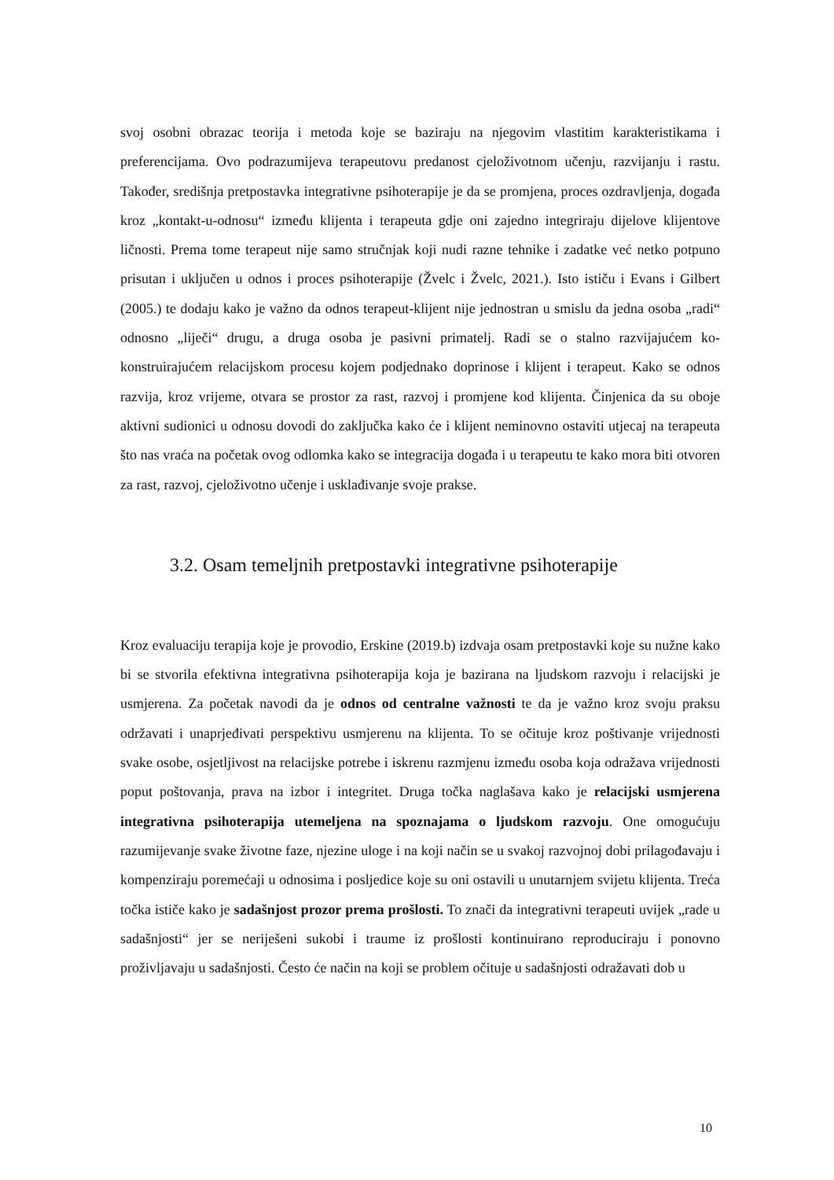svoj osobni obrazac teorija i metoda koje se baziraju na njegovim vlastitim karakteristikama i preferencijama. Ovo podrazumijeva terapeutovu predanost cjeloživotnom učenju, razvijanju i rastu. Također, središnja pretpostavka integrativne psihoterapije je da se promjena, proces ozdravljenja, događa kroz „kontakt-u-odnosu“ između klijenta i terapeuta gdje oni zajedno integriraju dijelove klijentove ličnosti. Prema tome terapeut nije samo stručnjak koji nudi razne tehnike i zadatke već netko potpuno prisutan i uključen u odnos i proces psihoterapije (Žvelc i Žvelc, 2021.). Isto ističu i Evans i Gilbert (2005.) te dodaju kako je važno da odnos terapeut-klijent nije jednostran u smislu da jedna osoba „radi“ odnosno „liječi“ drugu, a druga osoba je pasivni primatelj. Radi se o stalno razvijajućem ko-konstruirajućem relacijskom procesu kojem podjednako doprinose i klijent i terapeut. Kako se odnos razvija, kroz vrijeme, otvara se prostor za rast, razvoj i promjene kod klijenta. Činjenica da su oboje aktivni sudionici u odnosu dovodi do zaključka kako će i klijent neminovno ostaviti utjecaj na terapeuta što nas vraća na početak ovog odlomka kako se integracija događa i u terapeutu te kako mora biti otvoren za rast, razvoj, cjeloživotno učenje i usklađivanje svoje prakse.
3.2. Osam temeljnih pretpostavki integrativne psihoterapije
Kroz evaluaciju terapija koje je provodio, Erskine (2019.b) izdvaja osam pretpostavki koje su nužne kako bi se stvorila efektivna integrativna psihoterapija koja je bazirana na ljudskom razvoju i relacijski je usmjerena. Za početak navodi da je odnos od centralne važnosti te da je važno kroz svoju praksu održavati i unaprjeđivati perspektivu usmjerenu na klijenta. To se očituje kroz poštivanje vrijednosti svake osobe, osjetljivost na relacijske potrebe i iskrenu razmjenu između osoba koja odražava vrijednosti poput poštovanja, prava na izbor i integritet. Druga točka naglašava kako je relacijski usmjerena integrativna psihoterapija utemeljena na spoznajama o ljudskom razvoju. One omogućuju razumijevanje svake životne faze, njezine uloge i na koji način se u svakoj razvojnoj dobi prilagođavaju i kompenziraju poremećaji u odnosima i posljedice koje su oni ostavili u unutarnjem svijetu klijenta. Treća točka ističe kako je sadašnjost prozor prema prošlosti. To znači da integrativni terapeuti uvijek „rade u sadašnjosti“ jer se neriješeni sukobi i traume iz prošlosti kontinuirano reproduciraju i ponovno proživljavaju u sadašnjosti. Često će način na koji se problem očituje u sadašnjosti odražavati dob u
10